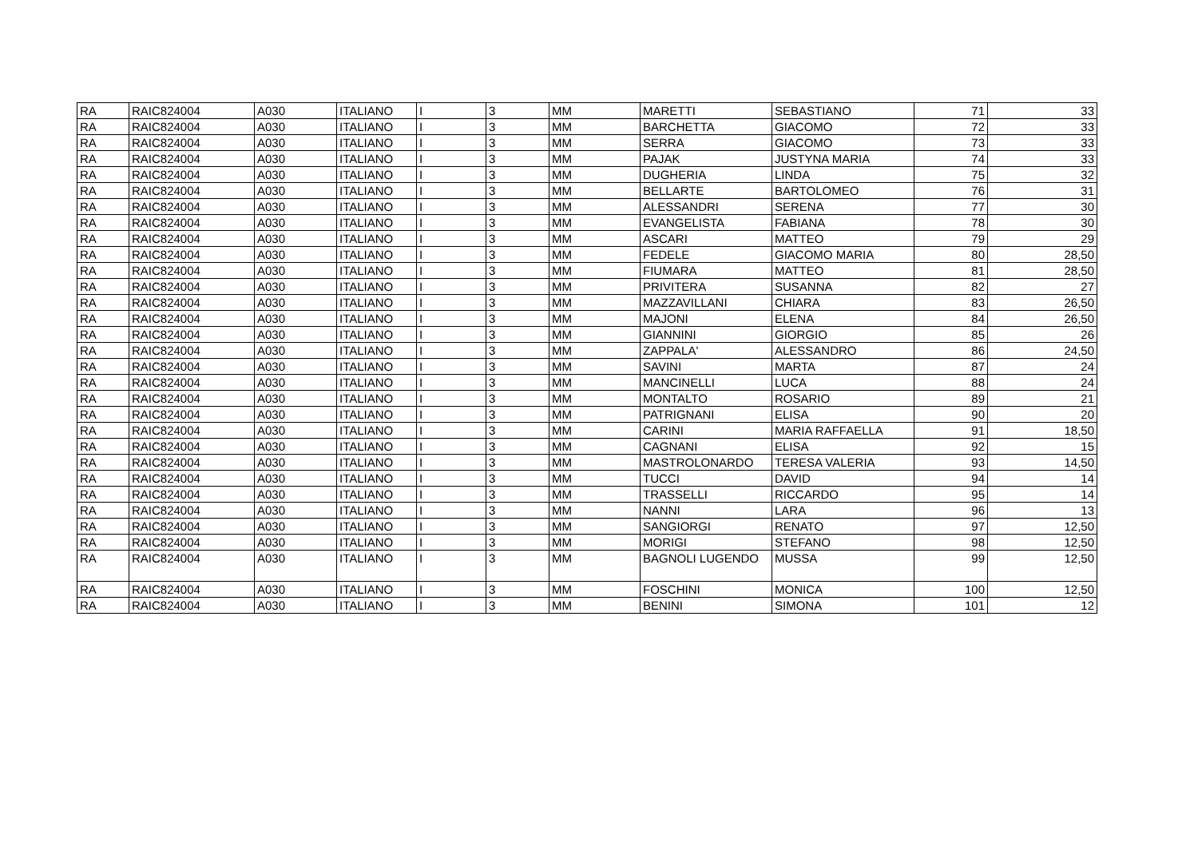| RA | RAIC824004 | A030 | ITALIANO | I | 3 | MM | MARETTI | SEBASTIANO | 71 | 33 |
| RA | RAIC824004 | A030 | ITALIANO | I | 3 | MM | BARCHETTA | GIACOMO | 72 | 33 |
| RA | RAIC824004 | A030 | ITALIANO | I | 3 | MM | SERRA | GIACOMO | 73 | 33 |
| RA | RAIC824004 | A030 | ITALIANO | I | 3 | MM | PAJAK | JUSTYNA MARIA | 74 | 33 |
| RA | RAIC824004 | A030 | ITALIANO | I | 3 | MM | DUGHERIA | LINDA | 75 | 32 |
| RA | RAIC824004 | A030 | ITALIANO | I | 3 | MM | BELLARTE | BARTOLOMEO | 76 | 31 |
| RA | RAIC824004 | A030 | ITALIANO | I | 3 | MM | ALESSANDRI | SERENA | 77 | 30 |
| RA | RAIC824004 | A030 | ITALIANO | I | 3 | MM | EVANGELISTA | FABIANA | 78 | 30 |
| RA | RAIC824004 | A030 | ITALIANO | I | 3 | MM | ASCARI | MATTEO | 79 | 29 |
| RA | RAIC824004 | A030 | ITALIANO | I | 3 | MM | FEDELE | GIACOMO MARIA | 80 | 28,50 |
| RA | RAIC824004 | A030 | ITALIANO | I | 3 | MM | FIUMARA | MATTEO | 81 | 28,50 |
| RA | RAIC824004 | A030 | ITALIANO | I | 3 | MM | PRIVITERA | SUSANNA | 82 | 27 |
| RA | RAIC824004 | A030 | ITALIANO | I | 3 | MM | MAZZAVILLANI | CHIARA | 83 | 26,50 |
| RA | RAIC824004 | A030 | ITALIANO | I | 3 | MM | MAJONI | ELENA | 84 | 26,50 |
| RA | RAIC824004 | A030 | ITALIANO | I | 3 | MM | GIANNINI | GIORGIO | 85 | 26 |
| RA | RAIC824004 | A030 | ITALIANO | I | 3 | MM | ZAPPALA' | ALESSANDRO | 86 | 24,50 |
| RA | RAIC824004 | A030 | ITALIANO | I | 3 | MM | SAVINI | MARTA | 87 | 24 |
| RA | RAIC824004 | A030 | ITALIANO | I | 3 | MM | MANCINELLI | LUCA | 88 | 24 |
| RA | RAIC824004 | A030 | ITALIANO | I | 3 | MM | MONTALTO | ROSARIO | 89 | 21 |
| RA | RAIC824004 | A030 | ITALIANO | I | 3 | MM | PATRIGNANI | ELISA | 90 | 20 |
| RA | RAIC824004 | A030 | ITALIANO | I | 3 | MM | CARINI | MARIA RAFFAELLA | 91 | 18,50 |
| RA | RAIC824004 | A030 | ITALIANO | I | 3 | MM | CAGNANI | ELISA | 92 | 15 |
| RA | RAIC824004 | A030 | ITALIANO | I | 3 | MM | MASTROLONARDO | TERESA VALERIA | 93 | 14,50 |
| RA | RAIC824004 | A030 | ITALIANO | I | 3 | MM | TUCCI | DAVID | 94 | 14 |
| RA | RAIC824004 | A030 | ITALIANO | I | 3 | MM | TRASSELLI | RICCARDO | 95 | 14 |
| RA | RAIC824004 | A030 | ITALIANO | I | 3 | MM | NANNI | LARA | 96 | 13 |
| RA | RAIC824004 | A030 | ITALIANO | I | 3 | MM | SANGIORGI | RENATO | 97 | 12,50 |
| RA | RAIC824004 | A030 | ITALIANO | I | 3 | MM | MORIGI | STEFANO | 98 | 12,50 |
| RA | RAIC824004 | A030 | ITALIANO | I | 3 | MM | BAGNOLI LUGENDO | MUSSA | 99 | 12,50 |
| RA | RAIC824004 | A030 | ITALIANO | I | 3 | MM | FOSCHINI | MONICA | 100 | 12,50 |
| RA | RAIC824004 | A030 | ITALIANO | I | 3 | MM | BENINI | SIMONA | 101 | 12 |